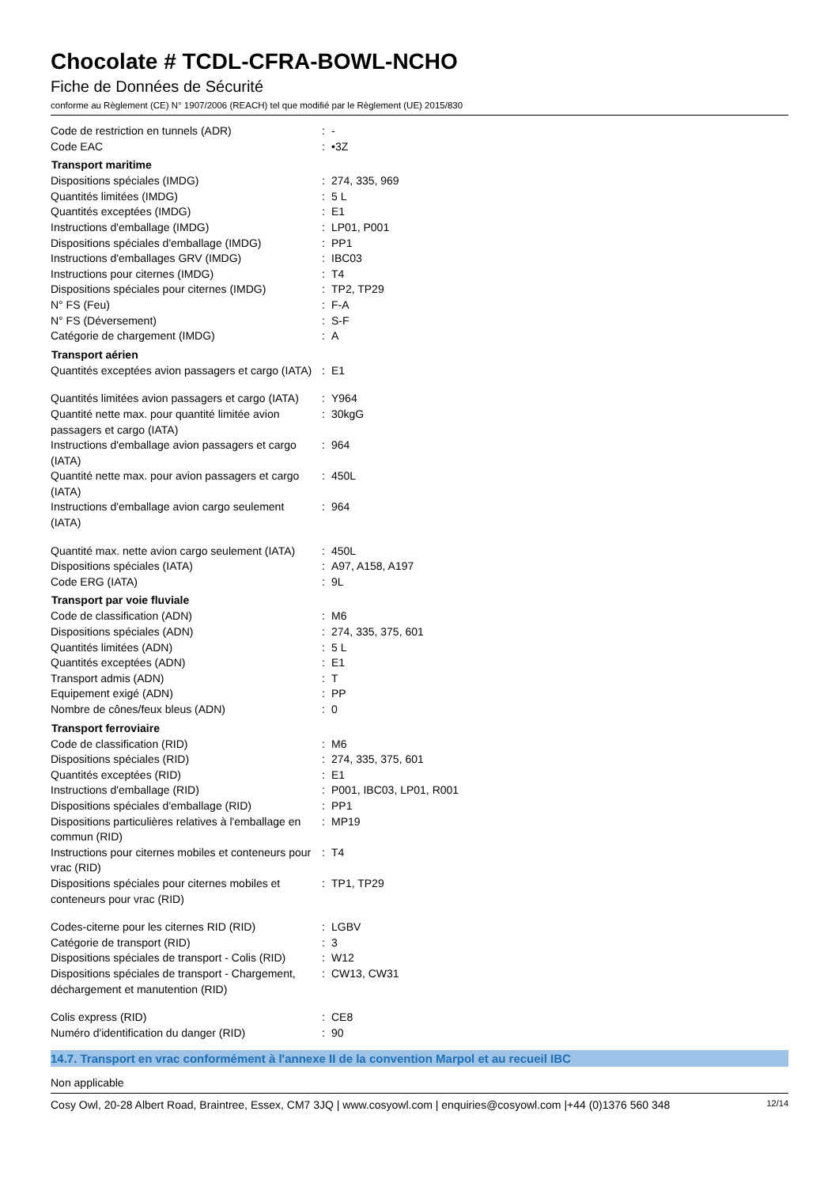Chocolate # TCDL-CFRA-BOWL-NCHO
Fiche de Données de Sécurité
conforme au Règlement (CE) N° 1907/2006 (REACH) tel que modifié par le Règlement (UE) 2015/830
| Code de restriction en tunnels (ADR) | : | - |
| Code EAC | : | •3Z |
| Transport maritime | | |
| Dispositions spéciales (IMDG) | : | 274, 335, 969 |
| Quantités limitées (IMDG) | : | 5 L |
| Quantités exceptées (IMDG) | : | E1 |
| Instructions d'emballage (IMDG) | : | LP01, P001 |
| Dispositions spéciales d'emballage (IMDG) | : | PP1 |
| Instructions d'emballages GRV (IMDG) | : | IBC03 |
| Instructions pour citernes (IMDG) | : | T4 |
| Dispositions spéciales pour citernes (IMDG) | : | TP2, TP29 |
| N° FS (Feu) | : | F-A |
| N° FS (Déversement) | : | S-F |
| Catégorie de chargement (IMDG) | : | A |
| Transport aérien | | |
| Quantités exceptées avion passagers et cargo (IATA) | : | E1 |
| Quantités limitées avion passagers et cargo (IATA) | : | Y964 |
| Quantité nette max. pour quantité limitée avion passagers et cargo (IATA) | : | 30kgG |
| Instructions d'emballage avion passagers et cargo (IATA) | : | 964 |
| Quantité nette max. pour avion passagers et cargo (IATA) | : | 450L |
| Instructions d'emballage avion cargo seulement (IATA) | : | 964 |
| Quantité max. nette avion cargo seulement (IATA) | : | 450L |
| Dispositions spéciales (IATA) | : | A97, A158, A197 |
| Code ERG (IATA) | : | 9L |
| Transport par voie fluviale | | |
| Code de classification (ADN) | : | M6 |
| Dispositions spéciales (ADN) | : | 274, 335, 375, 601 |
| Quantités limitées (ADN) | : | 5 L |
| Quantités exceptées (ADN) | : | E1 |
| Transport admis (ADN) | : | T |
| Equipement exigé (ADN) | : | PP |
| Nombre de cônes/feux bleus (ADN) | : | 0 |
| Transport ferroviaire | | |
| Code de classification (RID) | : | M6 |
| Dispositions spéciales (RID) | : | 274, 335, 375, 601 |
| Quantités exceptées (RID) | : | E1 |
| Instructions d'emballage (RID) | : | P001, IBC03, LP01, R001 |
| Dispositions spéciales d'emballage (RID) | : | PP1 |
| Dispositions particulières relatives à l'emballage en commun (RID) | : | MP19 |
| Instructions pour citernes mobiles et conteneurs pour vrac (RID) | : | T4 |
| Dispositions spéciales pour citernes mobiles et conteneurs pour vrac (RID) | : | TP1, TP29 |
| Codes-citerne pour les citernes RID (RID) | : | LGBV |
| Catégorie de transport (RID) | : | 3 |
| Dispositions spéciales de transport - Colis (RID) | : | W12 |
| Dispositions spéciales de transport - Chargement, déchargement et manutention (RID) | : | CW13, CW31 |
| Colis express (RID) | : | CE8 |
| Numéro d'identification du danger (RID) | : | 90 |
14.7. Transport en vrac conformément à l'annexe II de la convention Marpol et au recueil IBC
Non applicable
Cosy Owl, 20-28 Albert Road, Braintree, Essex, CM7 3JQ | www.cosyowl.com | enquiries@cosyowl.com |+44 (0)1376 560 348 12/14